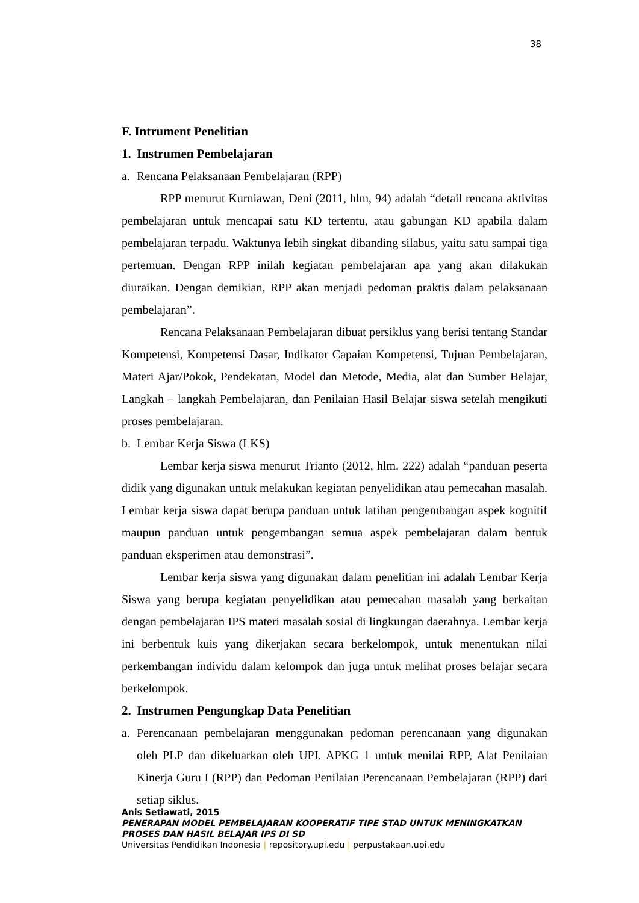38
F. Intrument Penelitian
1. Instrumen Pembelajaran
a. Rencana Pelaksanaan Pembelajaran (RPP)
RPP menurut Kurniawan, Deni (2011, hlm, 94) adalah “detail rencana aktivitas pembelajaran untuk mencapai satu KD tertentu, atau gabungan KD apabila dalam pembelajaran terpadu. Waktunya lebih singkat dibanding silabus, yaitu satu sampai tiga pertemuan. Dengan RPP inilah kegiatan pembelajaran apa yang akan dilakukan diuraikan. Dengan demikian, RPP akan menjadi pedoman praktis dalam pelaksanaan pembelajaran”.
Rencana Pelaksanaan Pembelajaran dibuat persiklus yang berisi tentang Standar Kompetensi, Kompetensi Dasar, Indikator Capaian Kompetensi, Tujuan Pembelajaran, Materi Ajar/Pokok, Pendekatan, Model dan Metode, Media, alat dan Sumber Belajar, Langkah – langkah Pembelajaran, dan Penilaian Hasil Belajar siswa setelah mengikuti proses pembelajaran.
b. Lembar Kerja Siswa (LKS)
Lembar kerja siswa menurut Trianto (2012, hlm. 222) adalah “panduan peserta didik yang digunakan untuk melakukan kegiatan penyelidikan atau pemecahan masalah. Lembar kerja siswa dapat berupa panduan untuk latihan pengembangan aspek kognitif maupun panduan untuk pengembangan semua aspek pembelajaran dalam bentuk panduan eksperimen atau demonstrasi”.
Lembar kerja siswa yang digunakan dalam penelitian ini adalah Lembar Kerja Siswa yang berupa kegiatan penyelidikan atau pemecahan masalah yang berkaitan dengan pembelajaran IPS materi masalah sosial di lingkungan daerahnya. Lembar kerja ini berbentuk kuis yang dikerjakan secara berkelompok, untuk menentukan nilai perkembangan individu dalam kelompok dan juga untuk melihat proses belajar secara berkelompok.
2. Instrumen Pengungkap Data Penelitian
a. Perencanaan pembelajaran menggunakan pedoman perencanaan yang digunakan oleh PLP dan dikeluarkan oleh UPI. APKG 1 untuk menilai RPP, Alat Penilaian Kinerja Guru I (RPP) dan Pedoman Penilaian Perencanaan Pembelajaran (RPP) dari setiap siklus.
Anis Setiawati, 2015
PENERAPAN MODEL PEMBELAJARAN KOOPERATIF TIPE STAD UNTUK MENINGKATKAN PROSES DAN HASIL BELAJAR IPS DI SD
Universitas Pendidikan Indonesia | repository.upi.edu | perpustakaan.upi.edu